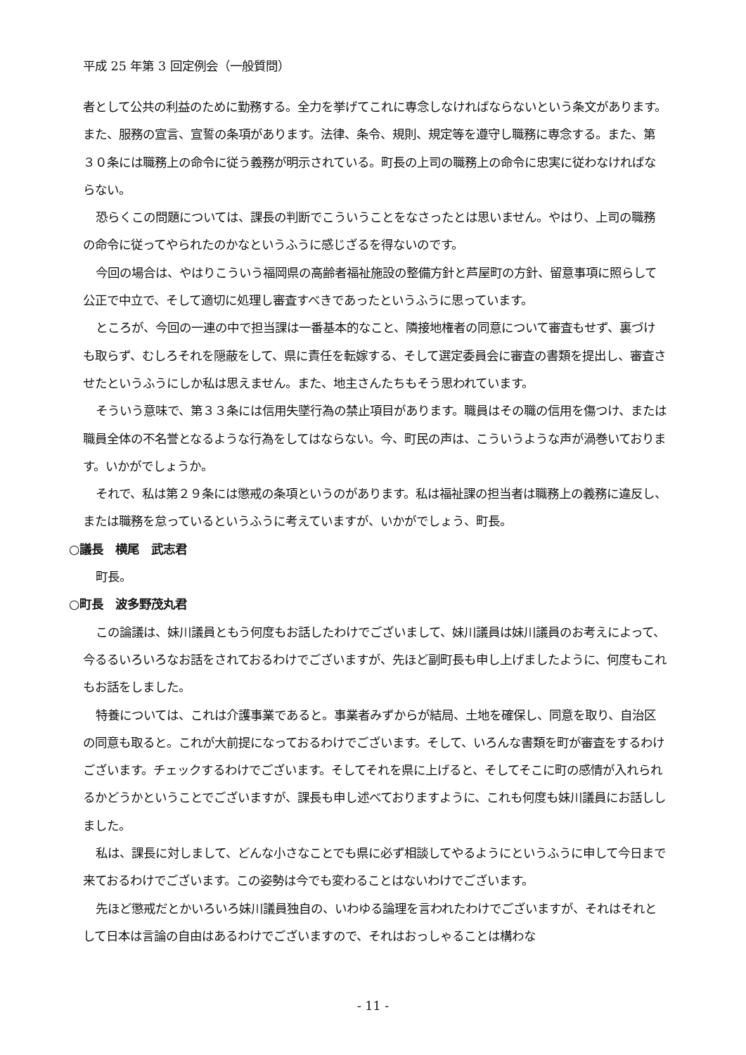平成 25 年第 3 回定例会（一般質問）
者として公共の利益のために勤務する。全力を挙げてこれに専念しなければならないという条文があります。また、服務の宣言、宣誓の条項があります。法律、条令、規則、規定等を遵守し職務に専念する。また、第３０条には職務上の命令に従う義務が明示されている。町長の上司の職務上の命令に忠実に従わなければならない。
恐らくこの問題については、課長の判断でこういうことをなさったとは思いません。やはり、上司の職務の命令に従ってやられたのかなというふうに感じざるを得ないのです。
今回の場合は、やはりこういう福岡県の高齢者福祉施設の整備方針と芦屋町の方針、留意事項に照らして公正で中立で、そして適切に処理し審査すべきであったというふうに思っています。
ところが、今回の一連の中で担当課は一番基本的なこと、隣接地権者の同意について審査もせず、裏づけも取らず、むしろそれを隠蔽をして、県に責任を転嫁する、そして選定委員会に審査の書類を提出し、審査させたというふうにしか私は思えません。また、地主さんたちもそう思われています。
そういう意味で、第３３条には信用失墜行為の禁止項目があります。職員はその職の信用を傷つけ、または職員全体の不名誉となるような行為をしてはならない。今、町民の声は、こういうような声が渦巻いております。いかがでしょうか。
それで、私は第２９条には懲戒の条項というのがあります。私は福祉課の担当者は職務上の義務に違反し、または職務を怠っているというふうに考えていますが、いかがでしょう、町長。
○議長　横尾　武志君
町長。
○町長　波多野茂丸君
この論議は、妹川議員ともう何度もお話したわけでございまして、妹川議員は妹川議員のお考えによって、今るるいろいろなお話をされておるわけでございますが、先ほど副町長も申し上げましたように、何度もこれもお話をしました。
特養については、これは介護事業であると。事業者みずからが結局、土地を確保し、同意を取り、自治区の同意も取ると。これが大前提になっておるわけでございます。そして、いろんな書類を町が審査をするわけございます。チェックするわけでございます。そしてそれを県に上げると、そしてそこに町の感情が入れられるかどうかということでございますが、課長も申し述べておりますように、これも何度も妹川議員にお話ししました。
私は、課長に対しまして、どんな小さなことでも県に必ず相談してやるようにというふうに申して今日まで来ておるわけでございます。この姿勢は今でも変わることはないわけでございます。
先ほど懲戒だとかいろいろ妹川議員独自の、いわゆる論理を言われたわけでございますが、それはそれとして日本は言論の自由はあるわけでございますので、それはおっしゃることは構わな
- 11 -